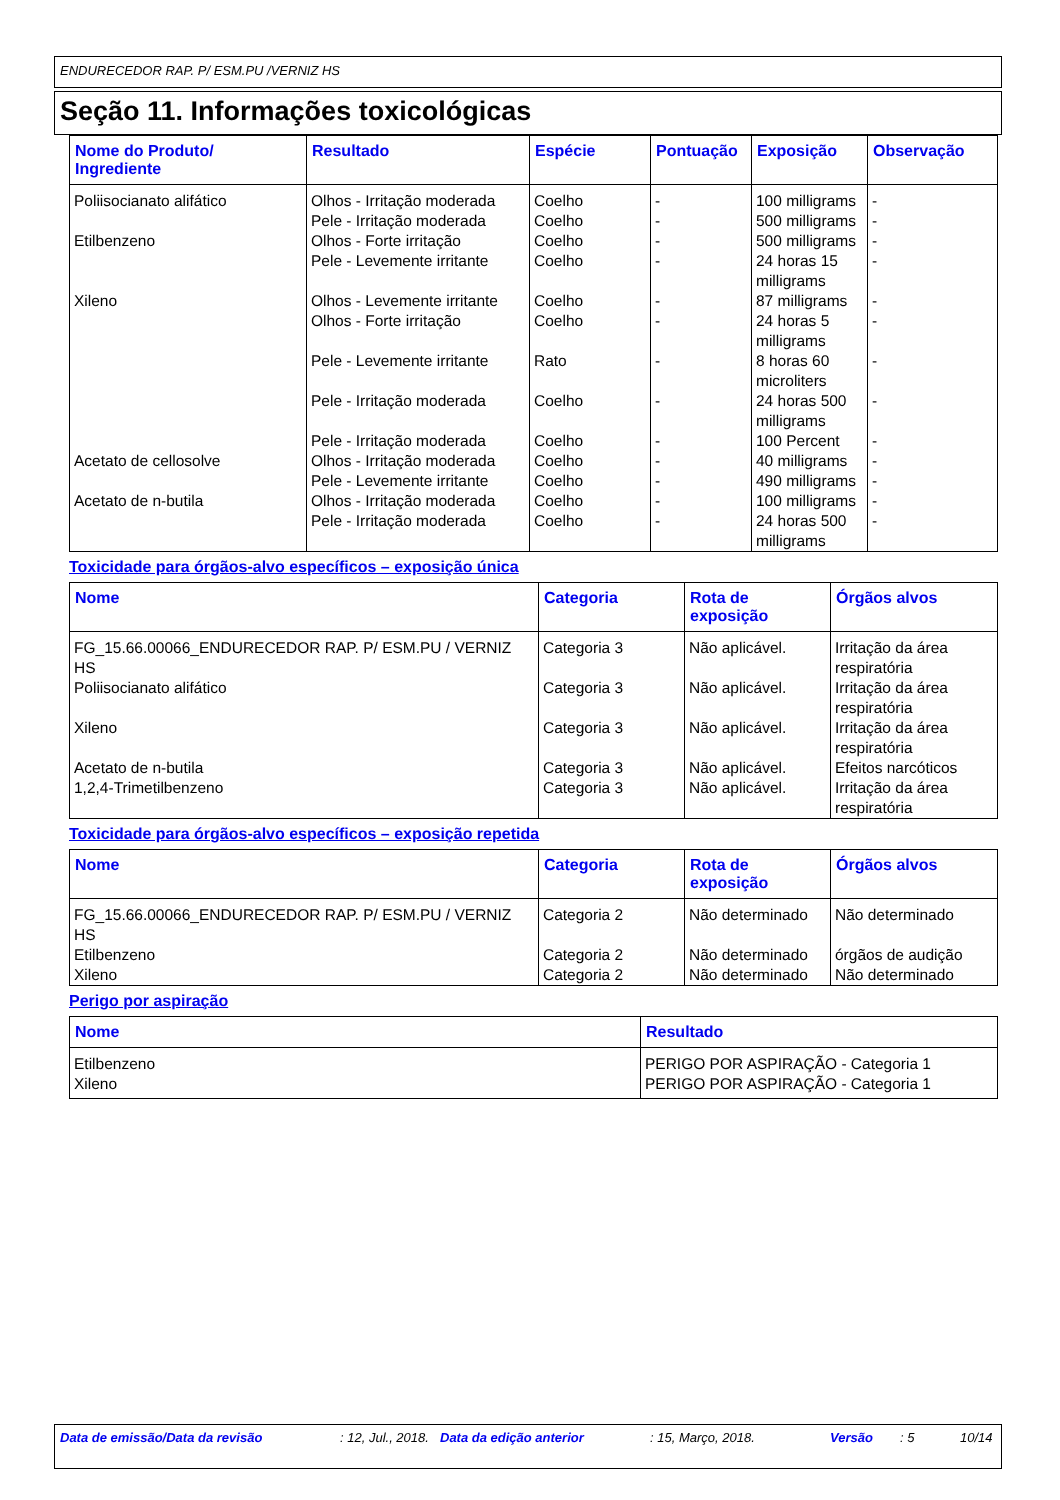ENDURECEDOR RAP. P/ ESM.PU /VERNIZ HS
Seção 11. Informações toxicológicas
| Nome do Produto/ Ingrediente | Resultado | Espécie | Pontuação | Exposição | Observação |
| --- | --- | --- | --- | --- | --- |
| Poliisocianato alifático | Olhos - Irritação moderada | Coelho | - | 100 milligrams | - |
| | Pele - Irritação moderada | Coelho | - | 500 milligrams | - |
| Etilbenzeno | Olhos - Forte irritação | Coelho | - | 500 milligrams | - |
| | Pele - Levemente irritante | Coelho | - | 24 horas 15 milligrams | - |
| Xileno | Olhos - Levemente irritante | Coelho | - | 87 milligrams | - |
| | Olhos - Forte irritação | Coelho | - | 24 horas 5 milligrams | - |
| | Pele - Levemente irritante | Rato | - | 8 horas 60 microliters | - |
| | Pele - Irritação moderada | Coelho | - | 24 horas 500 milligrams | - |
| | Pele - Irritação moderada | Coelho | - | 100 Percent | - |
| Acetato de cellosolve | Olhos - Irritação moderada | Coelho | - | 40 milligrams | - |
| | Pele - Levemente irritante | Coelho | - | 490 milligrams | - |
| Acetato de n-butila | Olhos - Irritação moderada | Coelho | - | 100 milligrams | - |
| | Pele - Irritação moderada | Coelho | - | 24 horas 500 milligrams | - |
Toxicidade para órgãos-alvo específicos – exposição única
| Nome | Categoria | Rota de exposição | Órgãos alvos |
| --- | --- | --- | --- |
| FG_15.66.00066_ENDURECEDOR RAP. P/ ESM.PU / VERNIZ HS | Categoria 3 | Não aplicável. | Irritação da área respiratória |
| Poliisocianato alifático | Categoria 3 | Não aplicável. | Irritação da área respiratória |
| Xileno | Categoria 3 | Não aplicável. | Irritação da área respiratória |
| Acetato de n-butila | Categoria 3 | Não aplicável. | Efeitos narcóticos |
| 1,2,4-Trimetilbenzeno | Categoria 3 | Não aplicável. | Irritação da área respiratória |
Toxicidade para órgãos-alvo específicos – exposição repetida
| Nome | Categoria | Rota de exposição | Órgãos alvos |
| --- | --- | --- | --- |
| FG_15.66.00066_ENDURECEDOR RAP. P/ ESM.PU / VERNIZ HS | Categoria 2 | Não determinado | Não determinado |
| Etilbenzeno | Categoria 2 | Não determinado | órgãos de audição |
| Xileno | Categoria 2 | Não determinado | Não determinado |
Perigo por aspiração
| Nome | Resultado |
| --- | --- |
| Etilbenzeno | PERIGO POR ASPIRAÇÃO - Categoria 1 |
| Xileno | PERIGO POR ASPIRAÇÃO - Categoria 1 |
Data de emissão/Data da revisão : 12, Jul., 2018. Data da edição anterior : 15, Março, 2018. Versão : 5 10/14